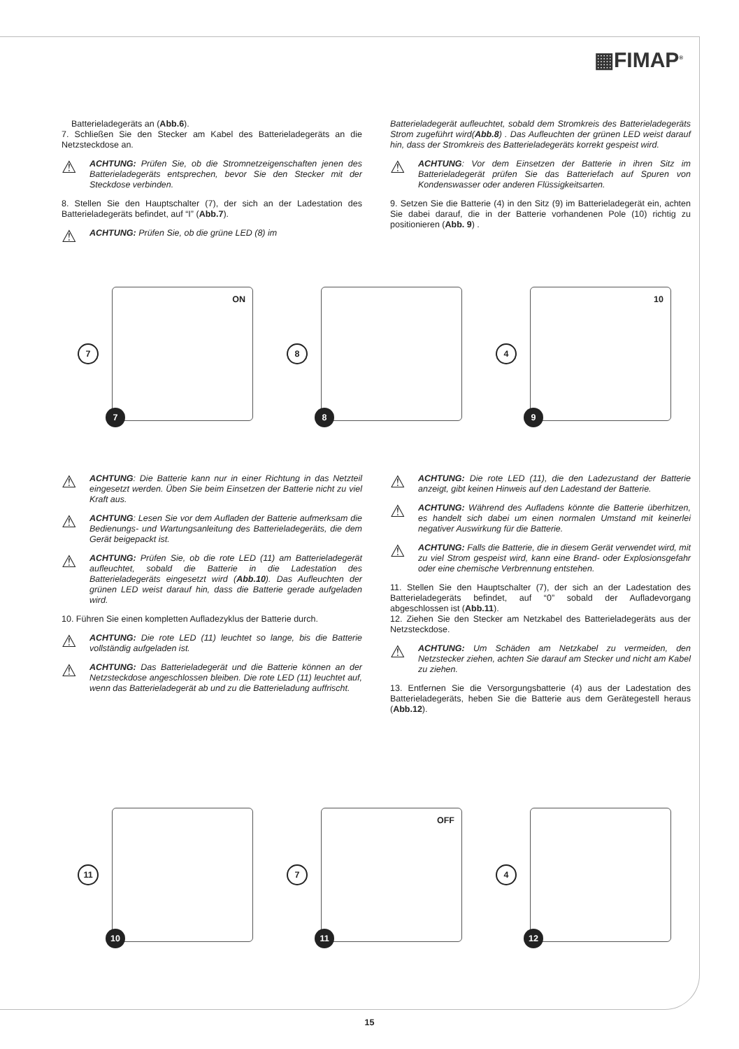▦FIMAP<sup>®</sup>
Batterieladegeräts an (Abb.6).
7. Schließen Sie den Stecker am Kabel des Batterieladegeräts an die Netzsteckdose an.
⚠
ACHTUNG: Prüfen Sie, ob die Stromnetzeigenschaften jenen des Batterieladegeräts entsprechen, bevor Sie den Stecker mit der Steckdose verbinden.
8. Stellen Sie den Hauptschalter (7), der sich an der Ladestation des Batterieladegeräts befindet, auf “I” (Abb.7).
⚠
ACHTUNG: Prüfen Sie, ob die grüne LED (8) im
Batterieladegerät aufleuchtet, sobald dem Stromkreis des Batterieladegeräts Strom zugeführt wird(Abb.8) . Das Aufleuchten der grünen LED weist darauf hin, dass der Stromkreis des Batterieladegeräts korrekt gespeist wird.
⚠
ACHTUNG: Vor dem Einsetzen der Batterie in ihren Sitz im Batterieladegerät prüfen Sie das Batteriefach auf Spuren von Kondenswasser oder anderen Flüssigkeitsarten.
9. Setzen Sie die Batterie (4) in den Sitz (9) im Batterieladegerät ein, achten Sie dabei darauf, die in der Batterie vorhandenen Pole (10) richtig zu positionieren (Abb. 9) .
7
ON
7
8
8
4
10
9
⚠
ACHTUNG: Die Batterie kann nur in einer Richtung in das Netzteil eingesetzt werden. Üben Sie beim Einsetzen der Batterie nicht zu viel Kraft aus.
⚠
ACHTUNG: Lesen Sie vor dem Aufladen der Batterie aufmerksam die Bedienungs- und Wartungsanleitung des Batterieladegeräts, die dem Gerät beigepackt ist.
⚠
ACHTUNG: Prüfen Sie, ob die rote LED (11) am Batterieladegerät aufleuchtet, sobald die Batterie in die Ladestation des Batterieladegeräts eingesetzt wird (Abb.10). Das Aufleuchten der grünen LED weist darauf hin, dass die Batterie gerade aufgeladen wird.
10. Führen Sie einen kompletten Aufladezyklus der Batterie durch.
⚠
ACHTUNG: Die rote LED (11) leuchtet so lange, bis die Batterie vollständig aufgeladen ist.
⚠
ACHTUNG: Das Batterieladegerät und die Batterie können an der Netzsteckdose angeschlossen bleiben. Die rote LED (11) leuchtet auf, wenn das Batterieladegerät ab und zu die Batterieladung auffrischt.
⚠
ACHTUNG: Die rote LED (11), die den Ladezustand der Batterie anzeigt, gibt keinen Hinweis auf den Ladestand der Batterie.
⚠
ACHTUNG: Während des Aufladens könnte die Batterie überhitzen, es handelt sich dabei um einen normalen Umstand mit keinerlei negativer Auswirkung für die Batterie.
⚠
ACHTUNG: Falls die Batterie, die in diesem Gerät verwendet wird, mit zu viel Strom gespeist wird, kann eine Brand- oder Explosionsgefahr oder eine chemische Verbrennung entstehen.
11. Stellen Sie den Hauptschalter (7), der sich an der Ladestation des Batterieladegeräts befindet, auf “0” sobald der Aufladevorgang abgeschlossen ist (Abb.11).
12. Ziehen Sie den Stecker am Netzkabel des Batterieladegeräts aus der Netzsteckdose.
⚠
ACHTUNG: Um Schäden am Netzkabel zu vermeiden, den Netzstecker ziehen, achten Sie darauf am Stecker und nicht am Kabel zu ziehen.
13. Entfernen Sie die Versorgungsbatterie (4) aus der Ladestation des Batterieladegeräts, heben Sie die Batterie aus dem Gerätegestell heraus (Abb.12).
11
10
7
OFF
11
4
12
15